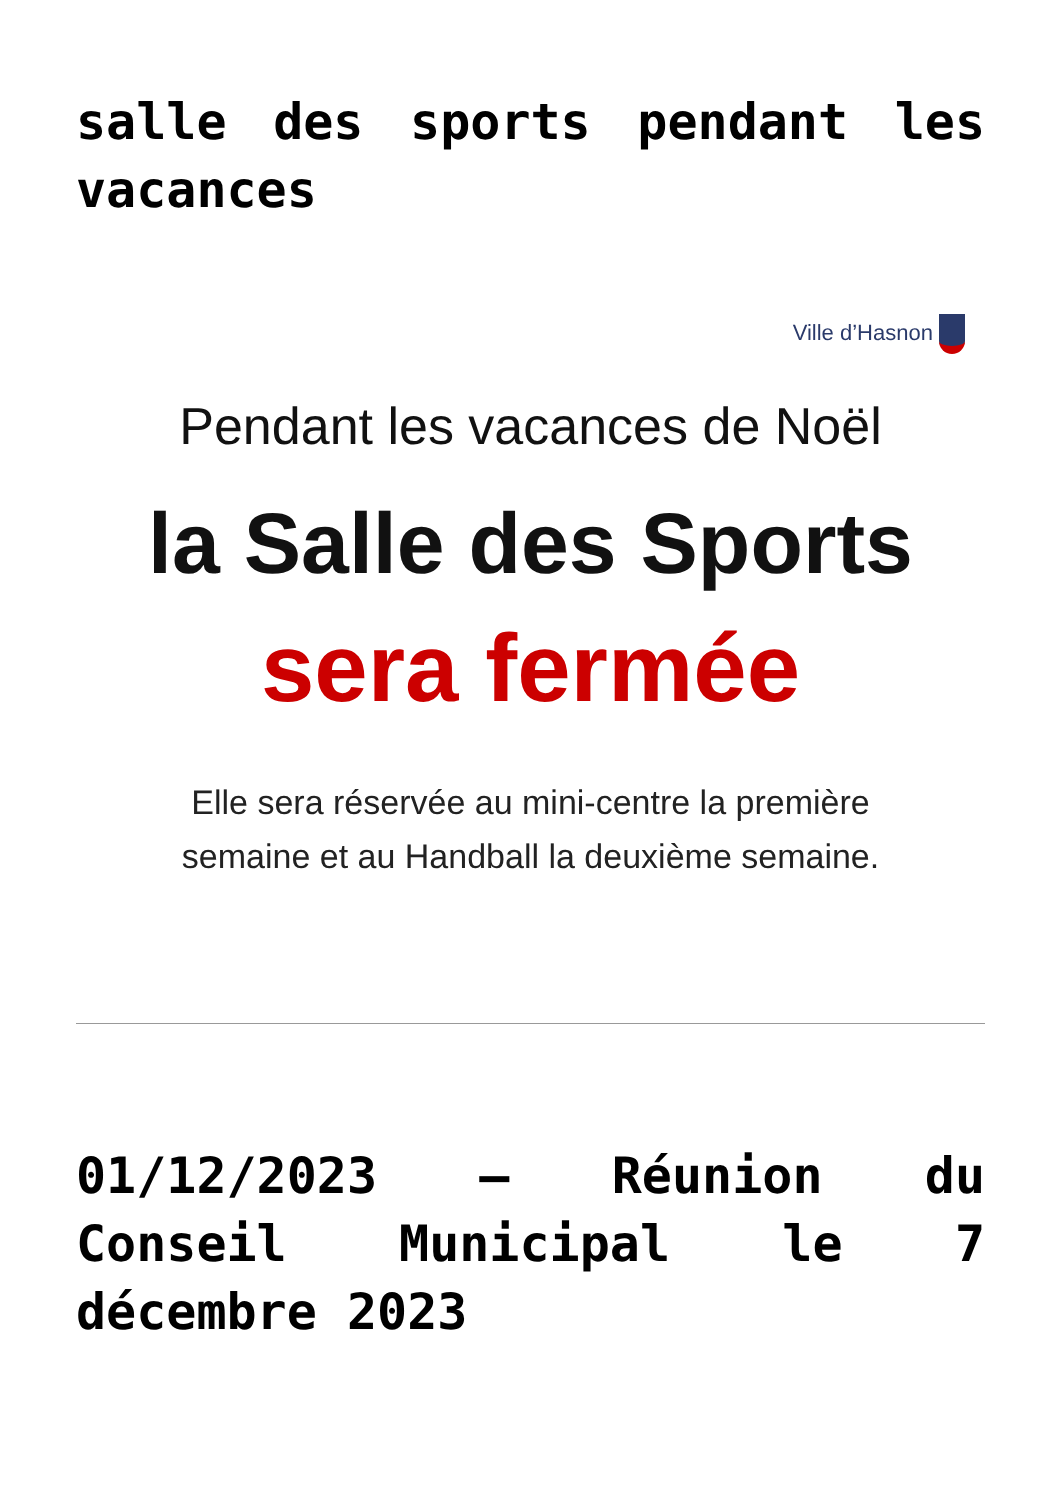salle des sports pendant les vacances
Ville d’Hasnon
Pendant les vacances de Noël
la Salle des Sports
sera fermée
Elle sera réservée au mini-centre la première
semaine et au Handball la deuxième semaine.
01/12/2023 – Réunion du Conseil Municipal le 7 décembre 2023